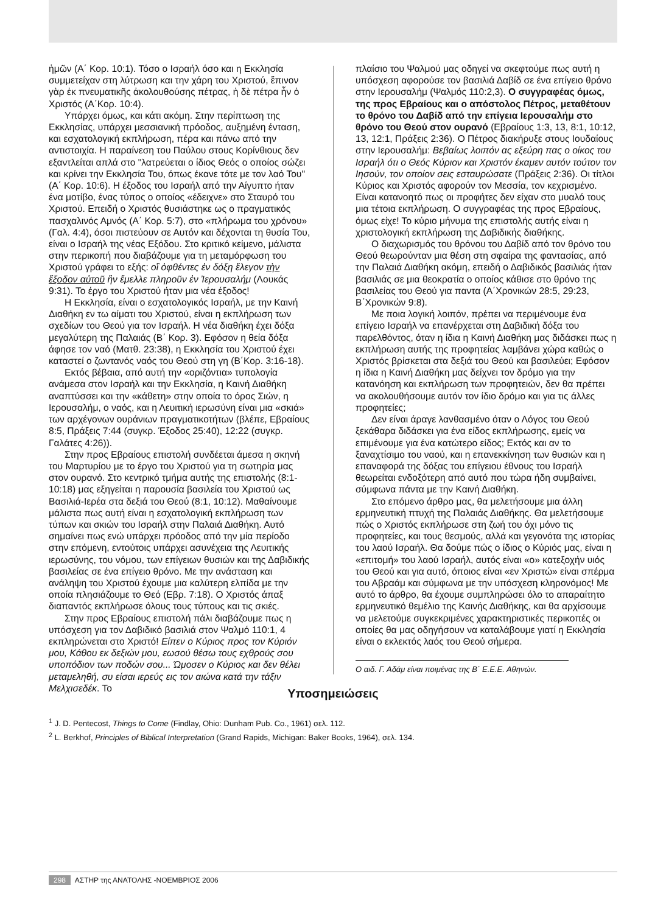ἡμῶν (Α΄ Κορ. 10:1). Τόσο ο Ισραήλ όσο και η Εκκλησία συμμετείχαν στη λύτρωση και την χάρη του Χριστού, ἔπινον γὰρ ἐκ πνευματικῆς ἀκολουθούσης πέτρας, ἡ δὲ πέτρα ἦν ὁ Χριστός (Α΄Κορ. 10:4).
Υπάρχει όμως, και κάτι ακόμη. Στην περίπτωση της Εκκλησίας, υπάρχει μεσσιανική πρόοδος, αυξημένη ένταση, και εσχατολογική εκπλήρωση, πέρα και πάνω από την αντιστοιχία. Η παραίνεση του Παύλου στους Κορίνθιους δεν εξαντλείται απλά στο "λατρεύεται ο ίδιος Θεός ο οποίος σώζει και κρίνει την Εκκλησία Του, όπως έκανε τότε με τον λαό Του" (Α΄ Κορ. 10:6). Η έξοδος του Ισραήλ από την Αίγυπτο ήταν ένα μοτίβο, ένας τύπος ο οποίος «έδειχνε» στο Σταυρό του Χριστού. Επειδή ο Χριστός θυσιάστηκε ως ο πραγματικός πασχαλινός Αμνός (Α΄ Κορ. 5:7), στο «πλήρωμα του χρόνου» (Γαλ. 4:4), όσοι πιστεύουν σε Αυτόν και δέχονται τη θυσία Του, είναι ο Ισραήλ της νέας Εξόδου. Στο κριτικό κείμενο, μάλιστα στην περικοπή που διαβάζουμε για τη μεταμόρφωση του Χριστού γράφει το εξής: οἳ ὀφθέντες ἐν δόξῃ ἔλεγον τὴν ἔξοδον αὐτοῦ ἣν ἔμελλε πληροῦν ἐν Ἰερουσαλήμ (Λουκάς 9:31). Το έργο του Χριστού ήταν μια νέα έξοδος!
Η Εκκλησία, είναι ο εσχατολογικός Ισραήλ, με την Καινή Διαθήκη εν τω αίματι του Χριστού, είναι η εκπλήρωση των σχεδίων του Θεού για τον Ισραήλ. Η νέα διαθήκη έχει δόξα μεγαλύτερη της Παλαιάς (Β΄ Κορ. 3). Εφόσον η θεία δόξα άφησε τον ναό (Ματθ. 23:38), η Εκκλησία του Χριστού έχει καταστεί ο ζωντανός ναός του Θεού στη γη (Β΄Κορ. 3:16-18).
Εκτός βέβαια, από αυτή την «οριζόντια» τυπολογία ανάμεσα στον Ισραήλ και την Εκκλησία, η Καινή Διαθήκη αναπτύσσει και την «κάθετη» στην οποία το όρος Σιών, η Ιερουσαλήμ, ο ναός, και η Λευιτική ιερωσύνη είναι μια «σκιά» των αρχέγονων ουράνιων πραγματικοτήτων (βλέπε, Εβραίους 8:5, Πράξεις 7:44 (συγκρ. Έξοδος 25:40), 12:22 (συγκρ. Γαλάτες 4:26)).
Στην προς Εβραίους επιστολή συνδέεται άμεσα η σκηνή του Μαρτυρίου με το έργο του Χριστού για τη σωτηρία μας στον ουρανό. Στο κεντρικό τμήμα αυτής της επιστολής (8:1-10:18) μας εξηγείται η παρουσία βασιλεία του Χριστού ως Βασιλιά-Ιερέα στα δεξιά του Θεού (8:1, 10:12). Μαθαίνουμε μάλιστα πως αυτή είναι η εσχατολογική εκπλήρωση των τύπων και σκιών του Ισραήλ στην Παλαιά Διαθήκη. Αυτό σημαίνει πως ενώ υπάρχει πρόοδος από την μία περίοδο στην επόμενη, εντούτοις υπάρχει ασυνέχεια της Λευιτικής ιερωσύνης, του νόμου, των επίγειων θυσιών και της Δαβιδικής βασιλείας σε ένα επίγειο θρόνο. Με την ανάσταση και ανάληψη του Χριστού έχουμε μια καλύτερη ελπίδα με την οποία πλησιάζουμε το Θεό (Εβρ. 7:18). Ο Χριστός άπαξ διαπαντός εκπλήρωσε όλους τους τύπους και τις σκιές.
Στην προς Εβραίους επιστολή πάλι διαβάζουμε πως η υπόσχεση για τον Δαβιδικό βασιλιά στον Ψαλμό 110:1, 4 εκπληρώνεται στο Χριστό! Είπεν ο Κύριος προς τον Κύριόν μου, Κάθου εκ δεξιών μου, εωσού θέσω τους εχθρούς σου υποπόδιον των ποδών σου... Ώμοσεν ο Κύριος και δεν θέλει μεταμεληθή, συ είσαι ιερεύς εις τον αιώνα κατά την τάξιν Μελχισεδέκ. Το
πλαίσιο του Ψαλμού μας οδηγεί να σκεφτούμε πως αυτή η υπόσχεση αφορούσε τον βασιλιά Δαβίδ σε ένα επίγειο θρόνο στην Ιερουσαλήμ (Ψαλμός 110:2,3). Ο συγγραφέας όμως, της προς Εβραίους και ο απόστολος Πέτρος, μεταθέτουν το θρόνο του Δαβίδ από την επίγεια Ιερουσαλήμ στο θρόνο του Θεού στον ουρανό (Εβραίους 1:3, 13, 8:1, 10:12, 13, 12:1, Πράξεις 2:36). Ο Πέτρος διακήρυξε στους Ιουδαίους στην Ιερουσαλήμ: Βεβαίως λοιπόν ας εξεύρη πας ο οίκος του Ισραήλ ότι ο Θεός Κύριον και Χριστόν έκαμεν αυτόν τούτον τον Ιησούν, τον οποίον σεις εσταυρώσατε (Πράξεις 2:36). Οι τίτλοι Κύριος και Χριστός αφορούν τον Μεσσία, τον κεχρισμένο. Είναι κατανοητό πως οι προφήτες δεν είχαν στο μυαλό τους μια τέτοια εκπλήρωση. Ο συγγραφέας της προς Εβραίους, όμως είχε! Το κύριο μήνυμα της επιστολής αυτής είναι η χριστολογική εκπλήρωση της Δαβιδικής διαθήκης.
Ο διαχωρισμός του θρόνου του Δαβίδ από τον θρόνο του Θεού θεωρούνταν μια θέση στη σφαίρα της φαντασίας, από την Παλαιά Διαθήκη ακόμη, επειδή ο Δαβιδικός βασιλιάς ήταν βασιλιάς σε μια θεοκρατία ο οποίος κάθισε στο θρόνο της βασιλείας του Θεού για παντα (Α΄Χρονικών 28:5, 29:23, Β΄Χρονικών 9:8).
Με ποια λογική λοιπόν, πρέπει να περιμένουμε ένα επίγειο Ισραήλ να επανέρχεται στη Δαβιδική δόξα του παρελθόντος, όταν η ίδια η Καινή Διαθήκη μας διδάσκει πως η εκπλήρωση αυτής της προφητείας λαμβάνει χώρα καθώς ο Χριστός βρίσκεται στα δεξιά του Θεού και βασιλεύει; Εφόσον η ίδια η Καινή Διαθήκη μας δείχνει τον δρόμο για την κατανόηση και εκπλήρωση των προφητειών, δεν θα πρέπει να ακολουθήσουμε αυτόν τον ίδιο δρόμο και για τις άλλες προφητείες;
Δεν είναι άραγε λανθασμένο όταν ο Λόγος του Θεού ξεκάθαρα διδάσκει για ένα είδος εκπλήρωσης, εμείς να επιμένουμε για ένα κατώτερο είδος; Εκτός και αν το ξαναχτίσιμο του ναού, και η επανεκκίνηση των θυσιών και η επαναφορά της δόξας του επίγειου έθνους του Ισραήλ θεωρείται ενδοξότερη από αυτό που τώρα ήδη συμβαίνει, σύμφωνα πάντα με την Καινή Διαθήκη.
Στο επόμενο άρθρο μας, θα μελετήσουμε μια άλλη ερμηνευτική πτυχή της Παλαιάς Διαθήκης. Θα μελετήσουμε πώς ο Χριστός εκπλήρωσε στη ζωή του όχι μόνο τις προφητείες, και τους θεσμούς, αλλά και γεγονότα της ιστορίας του λαού Ισραήλ. Θα δούμε πώς ο ίδιος ο Κύριός μας, είναι η «επιτομή» του λαού Ισραήλ, αυτός είναι «ο» κατεξοχήν υιός του Θεού και για αυτό, όποιος είναι «εν Χριστώ» είναι σπέρμα του Αβραάμ και σύμφωνα με την υπόσχεση κληρονόμος! Με αυτό το άρθρο, θα έχουμε συμπληρώσει όλο το απαραίτητο ερμηνευτικό θεμέλιο της Καινής Διαθήκης, και θα αρχίσουμε να μελετούμε συγκεκριμένες χαρακτηριστικές περικοπές οι οποίες θα μας οδηγήσουν να καταλάβουμε γιατί η Εκκλησία είναι ο εκλεκτός λαός του Θεού σήμερα.
Ο αιδ. Γ. Αδάμ είναι ποιμένας της Β΄ Ε.Ε.Ε. Αθηνών.
Υποσημειώσεις
<sup>1</sup> J. D. Pentecost, Things to Come (Findlay, Ohio: Dunham Pub. Co., 1961) σελ. 112.
<sup>2</sup> L. Berkhof, Principles of Biblical Interpretation (Grand Rapids, Michigan: Baker Books, 1964), σελ. 134.
298 ΑΣΤΗΡ της ΑΝΑΤΟΛΗΣ -ΝΟΕΜΒΡΙΟΣ 2006